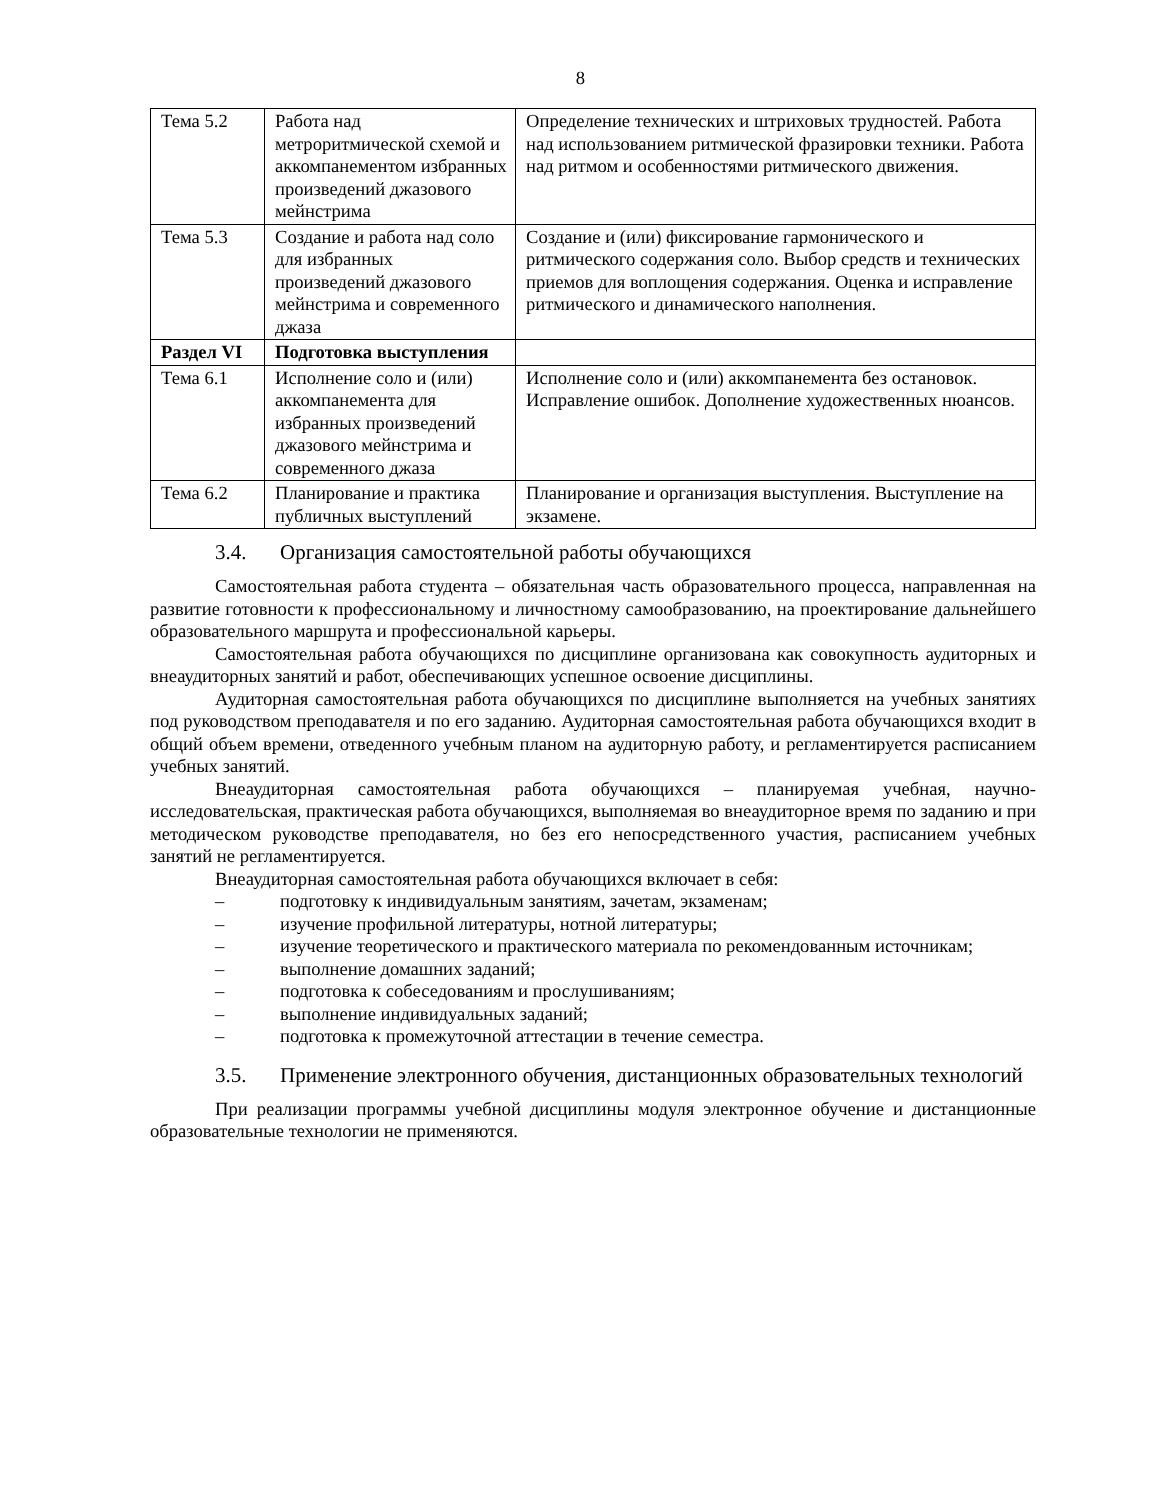8
| Тема 5.2 | Работа над метроритмической схемой и аккомпанементом избранных произведений джазового мейнстрима | Определение технических и штриховых трудностей. Работа над использованием ритмической фразировки техники. Работа над ритмом и особенностями ритмического движения. |
| Тема 5.3 | Создание и работа над соло для избранных произведений джазового мейнстрима и современного джаза | Создание и (или) фиксирование гармонического и ритмического содержания соло. Выбор средств и технических приемов для воплощения содержания. Оценка и исправление ритмического и динамического наполнения. |
| Раздел VI | Подготовка выступления | |
| Тема 6.1 | Исполнение соло и (или) аккомпанемента для избранных произведений джазового мейнстрима и современного джаза | Исполнение соло и (или) аккомпанемента без остановок. Исправление ошибок. Дополнение художественных нюансов. |
| Тема 6.2 | Планирование и практика публичных выступлений | Планирование и организация выступления. Выступление на экзамене. |
3.4. Организация самостоятельной работы обучающихся
Самостоятельная работа студента – обязательная часть образовательного процесса, направленная на развитие готовности к профессиональному и личностному самообразованию, на проектирование дальнейшего образовательного маршрута и профессиональной карьеры.
Самостоятельная работа обучающихся по дисциплине организована как совокупность аудиторных и внеаудиторных занятий и работ, обеспечивающих успешное освоение дисциплины.
Аудиторная самостоятельная работа обучающихся по дисциплине выполняется на учебных занятиях под руководством преподавателя и по его заданию. Аудиторная самостоятельная работа обучающихся входит в общий объем времени, отведенного учебным планом на аудиторную работу, и регламентируется расписанием учебных занятий.
Внеаудиторная самостоятельная работа обучающихся – планируемая учебная, научно-исследовательская, практическая работа обучающихся, выполняемая во внеаудиторное время по заданию и при методическом руководстве преподавателя, но без его непосредственного участия, расписанием учебных занятий не регламентируется.
Внеаудиторная самостоятельная работа обучающихся включает в себя:
– подготовку к индивидуальным занятиям, зачетам, экзаменам;
– изучение профильной литературы, нотной литературы;
– изучение теоретического и практического материала по рекомендованным источникам;
– выполнение домашних заданий;
– подготовка к собеседованиям и прослушиваниям;
– выполнение индивидуальных заданий;
– подготовка к промежуточной аттестации в течение семестра.
3.5. Применение электронного обучения, дистанционных образовательных технологий
При реализации программы учебной дисциплины модуля электронное обучение и дистанционные образовательные технологии не применяются.